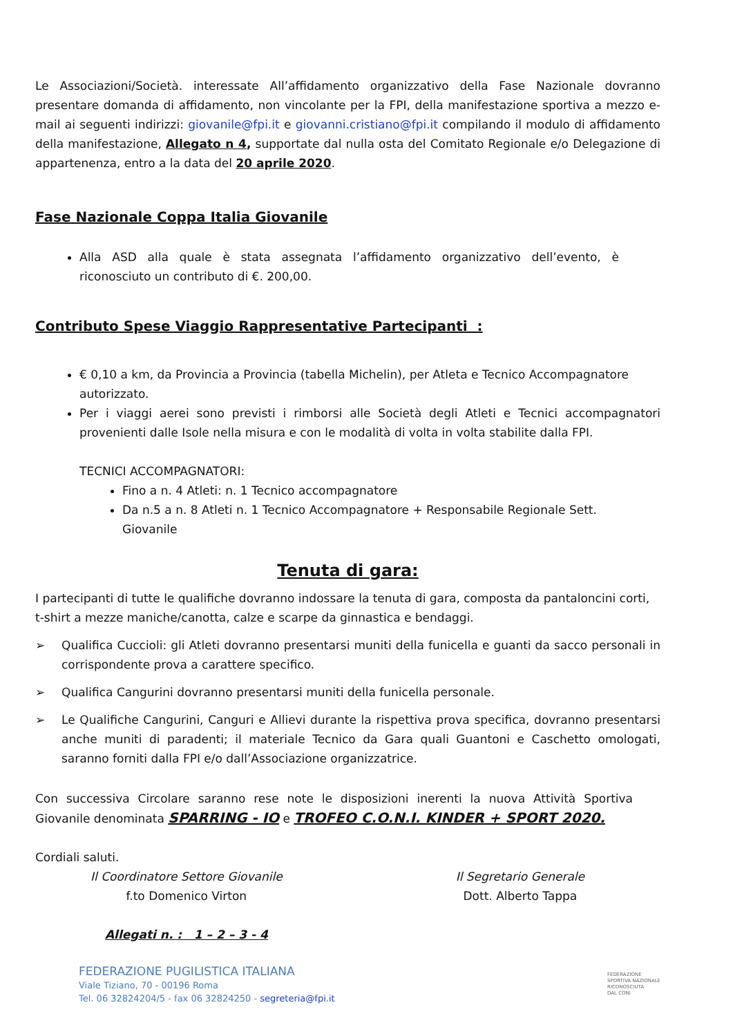Le Associazioni/Società. interessate All’affidamento organizzativo della Fase Nazionale dovranno presentare domanda di affidamento, non vincolante per la FPI, della manifestazione sportiva a mezzo e-mail ai seguenti indirizzi: giovanile@fpi.it e giovanni.cristiano@fpi.it compilando il modulo di affidamento della manifestazione, Allegato n 4, supportate dal nulla osta del Comitato Regionale e/o Delegazione di appartenenza, entro a la data del 20 aprile 2020.
Fase Nazionale Coppa Italia Giovanile
Alla ASD alla quale è stata assegnata l’affidamento organizzativo dell’evento, è riconosciuto un contributo di €. 200,00.
Contributo Spese Viaggio Rappresentative Partecipanti :
€ 0,10 a km, da Provincia a Provincia (tabella Michelin), per Atleta e Tecnico Accompagnatore autorizzato.
Per i viaggi aerei sono previsti i rimborsi alle Società degli Atleti e Tecnici accompagnatori provenienti dalle Isole nella misura e con le modalità di volta in volta stabilite dalla FPI.
TECNICI ACCOMPAGNATORI:
Fino a n. 4 Atleti: n. 1 Tecnico accompagnatore
Da n.5 a n. 8 Atleti n. 1 Tecnico Accompagnatore + Responsabile Regionale Sett. Giovanile
Tenuta di gara:
I partecipanti di tutte le qualifiche dovranno indossare la tenuta di gara, composta da pantaloncini corti, t-shirt a mezze maniche/canotta, calze e scarpe da ginnastica e bendaggi.
➢ Qualifica Cuccioli: gli Atleti dovranno presentarsi muniti della funicella e guanti da sacco personali in corrispondente prova a carattere specifico.
➢ Qualifica Cangurini dovranno presentarsi muniti della funicella personale.
➢ Le Qualifiche Cangurini, Canguri e Allievi durante la rispettiva prova specifica, dovranno presentarsi anche muniti di paradenti; il materiale Tecnico da Gara quali Guantoni e Caschetto omologati, saranno forniti dalla FPI e/o dall’Associazione organizzatrice.
Con successiva Circolare saranno rese note le disposizioni inerenti la nuova Attività Sportiva Giovanile denominata SPARRING - IO e TROFEO C.O.N.I. KINDER + SPORT 2020.
Cordiali saluti.
Il Coordinatore Settore Giovanile
f.to Domenico Virton
Allegati n. : 1 – 2 – 3 - 4
Il Segretario Generale
Dott. Alberto Tappa
FEDERAZIONE PUGILISTICA ITALIANA
Viale Tiziano, 70 - 00196 Roma
Tel. 06 32824204/5 - fax 06 32824250 - segreteria@fpi.it
FEDERAZIONE
SPORTIVA NAZIONALE
RICONOSCIUTA
DAL CONI